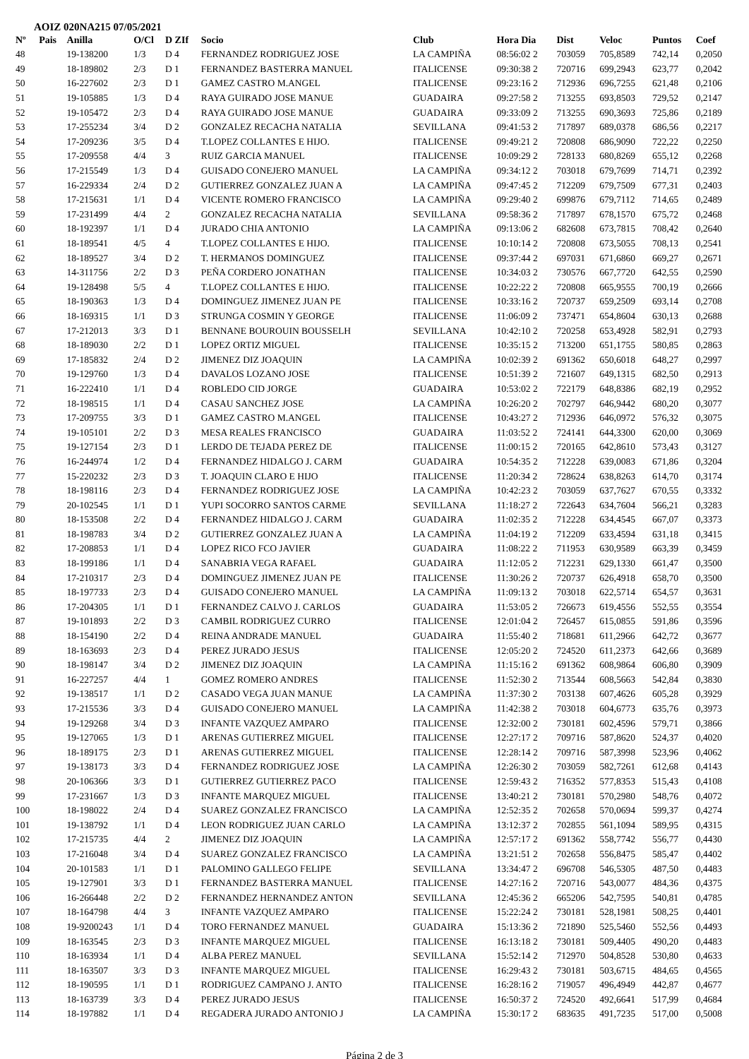AOIZ 020NA215 07/05/2021
| Nº | Pais | Anilla | O/Cl | D ZIf | Socio | Club | Hora Dia | Dist | Veloc | Puntos | Coef |
| --- | --- | --- | --- | --- | --- | --- | --- | --- | --- | --- | --- |
| 48 | | 19-138200 | 1/3 | D 4 | FERNANDEZ RODRIGUEZ JOSE | LA CAMPIÑA | 08:56:02 2 | 703059 | 705,8589 | 742,14 | 0,2050 |
| 49 | | 18-189802 | 2/3 | D 1 | FERNANDEZ BASTERRA MANUEL | ITALICENSE | 09:30:38 2 | 720716 | 699,2943 | 623,77 | 0,2042 |
| 50 | | 16-227602 | 2/3 | D 1 | GAMEZ CASTRO M.ANGEL | ITALICENSE | 09:23:16 2 | 712936 | 696,7255 | 621,48 | 0,2106 |
| 51 | | 19-105885 | 1/3 | D 4 | RAYA GUIRADO JOSE MANUE | GUADAIRA | 09:27:58 2 | 713255 | 693,8503 | 729,52 | 0,2147 |
| 52 | | 19-105472 | 2/3 | D 4 | RAYA GUIRADO JOSE MANUE | GUADAIRA | 09:33:09 2 | 713255 | 690,3693 | 725,86 | 0,2189 |
| 53 | | 17-255234 | 3/4 | D 2 | GONZALEZ RECACHA NATALIA | SEVILLANA | 09:41:53 2 | 717897 | 689,0378 | 686,56 | 0,2217 |
| 54 | | 17-209236 | 3/5 | D 4 | T.LOPEZ COLLANTES E HIJO. | ITALICENSE | 09:49:21 2 | 720808 | 686,9090 | 722,22 | 0,2250 |
| 55 | | 17-209558 | 4/4 | 3 | RUIZ GARCIA MANUEL | ITALICENSE | 10:09:29 2 | 728133 | 680,8269 | 655,12 | 0,2268 |
| 56 | | 17-215549 | 1/3 | D 4 | GUISADO CONEJERO MANUEL | LA CAMPIÑA | 09:34:12 2 | 703018 | 679,7699 | 714,71 | 0,2392 |
| 57 | | 16-229334 | 2/4 | D 2 | GUTIERREZ GONZALEZ JUAN A | LA CAMPIÑA | 09:47:45 2 | 712209 | 679,7509 | 677,31 | 0,2403 |
| 58 | | 17-215631 | 1/1 | D 4 | VICENTE ROMERO FRANCISCO | LA CAMPIÑA | 09:29:40 2 | 699876 | 679,7112 | 714,65 | 0,2489 |
| 59 | | 17-231499 | 4/4 | 2 | GONZALEZ RECACHA NATALIA | SEVILLANA | 09:58:36 2 | 717897 | 678,1570 | 675,72 | 0,2468 |
| 60 | | 18-192397 | 1/1 | D 4 | JURADO CHIA ANTONIO | LA CAMPIÑA | 09:13:06 2 | 682608 | 673,7815 | 708,42 | 0,2640 |
| 61 | | 18-189541 | 4/5 | 4 | T.LOPEZ COLLANTES E HIJO. | ITALICENSE | 10:10:14 2 | 720808 | 673,5055 | 708,13 | 0,2541 |
| 62 | | 18-189527 | 3/4 | D 2 | T. HERMANOS DOMINGUEZ | ITALICENSE | 09:37:44 2 | 697031 | 671,6860 | 669,27 | 0,2671 |
| 63 | | 14-311756 | 2/2 | D 3 | PEÑA CORDERO JONATHAN | ITALICENSE | 10:34:03 2 | 730576 | 667,7720 | 642,55 | 0,2590 |
| 64 | | 19-128498 | 5/5 | 4 | T.LOPEZ COLLANTES E HIJO. | ITALICENSE | 10:22:22 2 | 720808 | 665,9555 | 700,19 | 0,2666 |
| 65 | | 18-190363 | 1/3 | D 4 | DOMINGUEZ JIMENEZ JUAN PE | ITALICENSE | 10:33:16 2 | 720737 | 659,2509 | 693,14 | 0,2708 |
| 66 | | 18-169315 | 1/1 | D 3 | STRUNGA COSMIN Y GEORGE | ITALICENSE | 11:06:09 2 | 737471 | 654,8604 | 630,13 | 0,2688 |
| 67 | | 17-212013 | 3/3 | D 1 | BENNANE BOUROUIN BOUSSELH | SEVILLANA | 10:42:10 2 | 720258 | 653,4928 | 582,91 | 0,2793 |
| 68 | | 18-189030 | 2/2 | D 1 | LOPEZ ORTIZ MIGUEL | ITALICENSE | 10:35:15 2 | 713200 | 651,1755 | 580,85 | 0,2863 |
| 69 | | 17-185832 | 2/4 | D 2 | JIMENEZ DIZ JOAQUIN | LA CAMPIÑA | 10:02:39 2 | 691362 | 650,6018 | 648,27 | 0,2997 |
| 70 | | 19-129760 | 1/3 | D 4 | DAVALOS LOZANO JOSE | ITALICENSE | 10:51:39 2 | 721607 | 649,1315 | 682,50 | 0,2913 |
| 71 | | 16-222410 | 1/1 | D 4 | ROBLEDO CID JORGE | GUADAIRA | 10:53:02 2 | 722179 | 648,8386 | 682,19 | 0,2952 |
| 72 | | 18-198515 | 1/1 | D 4 | CASAU SANCHEZ JOSE | LA CAMPIÑA | 10:26:20 2 | 702797 | 646,9442 | 680,20 | 0,3077 |
| 73 | | 17-209755 | 3/3 | D 1 | GAMEZ CASTRO M.ANGEL | ITALICENSE | 10:43:27 2 | 712936 | 646,0972 | 576,32 | 0,3075 |
| 74 | | 19-105101 | 2/2 | D 3 | MESA REALES FRANCISCO | GUADAIRA | 11:03:52 2 | 724141 | 644,3300 | 620,00 | 0,3069 |
| 75 | | 19-127154 | 2/3 | D 1 | LERDO DE TEJADA PEREZ DE | ITALICENSE | 11:00:15 2 | 720165 | 642,8610 | 573,43 | 0,3127 |
| 76 | | 16-244974 | 1/2 | D 4 | FERNANDEZ HIDALGO J. CARM | GUADAIRA | 10:54:35 2 | 712228 | 639,0083 | 671,86 | 0,3204 |
| 77 | | 15-220232 | 2/3 | D 3 | T. JOAQUIN CLARO E HIJO | ITALICENSE | 11:20:34 2 | 728624 | 638,8263 | 614,70 | 0,3174 |
| 78 | | 18-198116 | 2/3 | D 4 | FERNANDEZ RODRIGUEZ JOSE | LA CAMPIÑA | 10:42:23 2 | 703059 | 637,7627 | 670,55 | 0,3332 |
| 79 | | 20-102545 | 1/1 | D 1 | YUPI SOCORRO SANTOS CARME | SEVILLANA | 11:18:27 2 | 722643 | 634,7604 | 566,21 | 0,3283 |
| 80 | | 18-153508 | 2/2 | D 4 | FERNANDEZ HIDALGO J. CARM | GUADAIRA | 11:02:35 2 | 712228 | 634,4545 | 667,07 | 0,3373 |
| 81 | | 18-198783 | 3/4 | D 2 | GUTIERREZ GONZALEZ JUAN A | LA CAMPIÑA | 11:04:19 2 | 712209 | 633,4594 | 631,18 | 0,3415 |
| 82 | | 17-208853 | 1/1 | D 4 | LOPEZ RICO FCO JAVIER | GUADAIRA | 11:08:22 2 | 711953 | 630,9589 | 663,39 | 0,3459 |
| 83 | | 18-199186 | 1/1 | D 4 | SANABRIA VEGA RAFAEL | GUADAIRA | 11:12:05 2 | 712231 | 629,1330 | 661,47 | 0,3500 |
| 84 | | 17-210317 | 2/3 | D 4 | DOMINGUEZ JIMENEZ JUAN PE | ITALICENSE | 11:30:26 2 | 720737 | 626,4918 | 658,70 | 0,3500 |
| 85 | | 18-197733 | 2/3 | D 4 | GUISADO CONEJERO MANUEL | LA CAMPIÑA | 11:09:13 2 | 703018 | 622,5714 | 654,57 | 0,3631 |
| 86 | | 17-204305 | 1/1 | D 1 | FERNANDEZ CALVO J. CARLOS | GUADAIRA | 11:53:05 2 | 726673 | 619,4556 | 552,55 | 0,3554 |
| 87 | | 19-101893 | 2/2 | D 3 | CAMBIL RODRIGUEZ CURRO | ITALICENSE | 12:01:04 2 | 726457 | 615,0855 | 591,86 | 0,3596 |
| 88 | | 18-154190 | 2/2 | D 4 | REINA ANDRADE MANUEL | GUADAIRA | 11:55:40 2 | 718681 | 611,2966 | 642,72 | 0,3677 |
| 89 | | 18-163693 | 2/3 | D 4 | PEREZ JURADO JESUS | ITALICENSE | 12:05:20 2 | 724520 | 611,2373 | 642,66 | 0,3689 |
| 90 | | 18-198147 | 3/4 | D 2 | JIMENEZ DIZ JOAQUIN | LA CAMPIÑA | 11:15:16 2 | 691362 | 608,9864 | 606,80 | 0,3909 |
| 91 | | 16-227257 | 4/4 | 1 | GOMEZ ROMERO ANDRES | ITALICENSE | 11:52:30 2 | 713544 | 608,5663 | 542,84 | 0,3830 |
| 92 | | 19-138517 | 1/1 | D 2 | CASADO VEGA JUAN MANUE | LA CAMPIÑA | 11:37:30 2 | 703138 | 607,4626 | 605,28 | 0,3929 |
| 93 | | 17-215536 | 3/3 | D 4 | GUISADO CONEJERO MANUEL | LA CAMPIÑA | 11:42:38 2 | 703018 | 604,6773 | 635,76 | 0,3973 |
| 94 | | 19-129268 | 3/4 | D 3 | INFANTE VAZQUEZ AMPARO | ITALICENSE | 12:32:00 2 | 730181 | 602,4596 | 579,71 | 0,3866 |
| 95 | | 19-127065 | 1/3 | D 1 | ARENAS GUTIERREZ MIGUEL | ITALICENSE | 12:27:17 2 | 709716 | 587,8620 | 524,37 | 0,4020 |
| 96 | | 18-189175 | 2/3 | D 1 | ARENAS GUTIERREZ MIGUEL | ITALICENSE | 12:28:14 2 | 709716 | 587,3998 | 523,96 | 0,4062 |
| 97 | | 19-138173 | 3/3 | D 4 | FERNANDEZ RODRIGUEZ JOSE | LA CAMPIÑA | 12:26:30 2 | 703059 | 582,7261 | 612,68 | 0,4143 |
| 98 | | 20-106366 | 3/3 | D 1 | GUTIERREZ GUTIERREZ PACO | ITALICENSE | 12:59:43 2 | 716352 | 577,8353 | 515,43 | 0,4108 |
| 99 | | 17-231667 | 1/3 | D 3 | INFANTE MARQUEZ MIGUEL | ITALICENSE | 13:40:21 2 | 730181 | 570,2980 | 548,76 | 0,4072 |
| 100 | | 18-198022 | 2/4 | D 4 | SUAREZ GONZALEZ FRANCISCO | LA CAMPIÑA | 12:52:35 2 | 702658 | 570,0694 | 599,37 | 0,4274 |
| 101 | | 19-138792 | 1/1 | D 4 | LEON RODRIGUEZ JUAN CARLO | LA CAMPIÑA | 13:12:37 2 | 702855 | 561,1094 | 589,95 | 0,4315 |
| 102 | | 17-215735 | 4/4 | 2 | JIMENEZ DIZ JOAQUIN | LA CAMPIÑA | 12:57:17 2 | 691362 | 558,7742 | 556,77 | 0,4430 |
| 103 | | 17-216048 | 3/4 | D 4 | SUAREZ GONZALEZ FRANCISCO | LA CAMPIÑA | 13:21:51 2 | 702658 | 556,8475 | 585,47 | 0,4402 |
| 104 | | 20-101583 | 1/1 | D 1 | PALOMINO GALLEGO FELIPE | SEVILLANA | 13:34:47 2 | 696708 | 546,5305 | 487,50 | 0,4483 |
| 105 | | 19-127901 | 3/3 | D 1 | FERNANDEZ BASTERRA MANUEL | ITALICENSE | 14:27:16 2 | 720716 | 543,0077 | 484,36 | 0,4375 |
| 106 | | 16-266448 | 2/2 | D 2 | FERNANDEZ HERNANDEZ ANTON | SEVILLANA | 12:45:36 2 | 665206 | 542,7595 | 540,81 | 0,4785 |
| 107 | | 18-164798 | 4/4 | 3 | INFANTE VAZQUEZ AMPARO | ITALICENSE | 15:22:24 2 | 730181 | 528,1981 | 508,25 | 0,4401 |
| 108 | | 19-9200243 | 1/1 | D 4 | TORO FERNANDEZ MANUEL | GUADAIRA | 15:13:36 2 | 721890 | 525,5460 | 552,56 | 0,4493 |
| 109 | | 18-163545 | 2/3 | D 3 | INFANTE MARQUEZ MIGUEL | ITALICENSE | 16:13:18 2 | 730181 | 509,4405 | 490,20 | 0,4483 |
| 110 | | 18-163934 | 1/1 | D 4 | ALBA PEREZ MANUEL | SEVILLANA | 15:52:14 2 | 712970 | 504,8528 | 530,80 | 0,4633 |
| 111 | | 18-163507 | 3/3 | D 3 | INFANTE MARQUEZ MIGUEL | ITALICENSE | 16:29:43 2 | 730181 | 503,6715 | 484,65 | 0,4565 |
| 112 | | 18-190595 | 1/1 | D 1 | RODRIGUEZ CAMPANO J. ANTO | ITALICENSE | 16:28:16 2 | 719057 | 496,4949 | 442,87 | 0,4677 |
| 113 | | 18-163739 | 3/3 | D 4 | PEREZ JURADO JESUS | ITALICENSE | 16:50:37 2 | 724520 | 492,6641 | 517,99 | 0,4684 |
| 114 | | 18-197882 | 1/1 | D 4 | REGADERA JURADO ANTONIO J | LA CAMPIÑA | 15:30:17 2 | 683635 | 491,7235 | 517,00 | 0,5008 |
Página 2 de 3